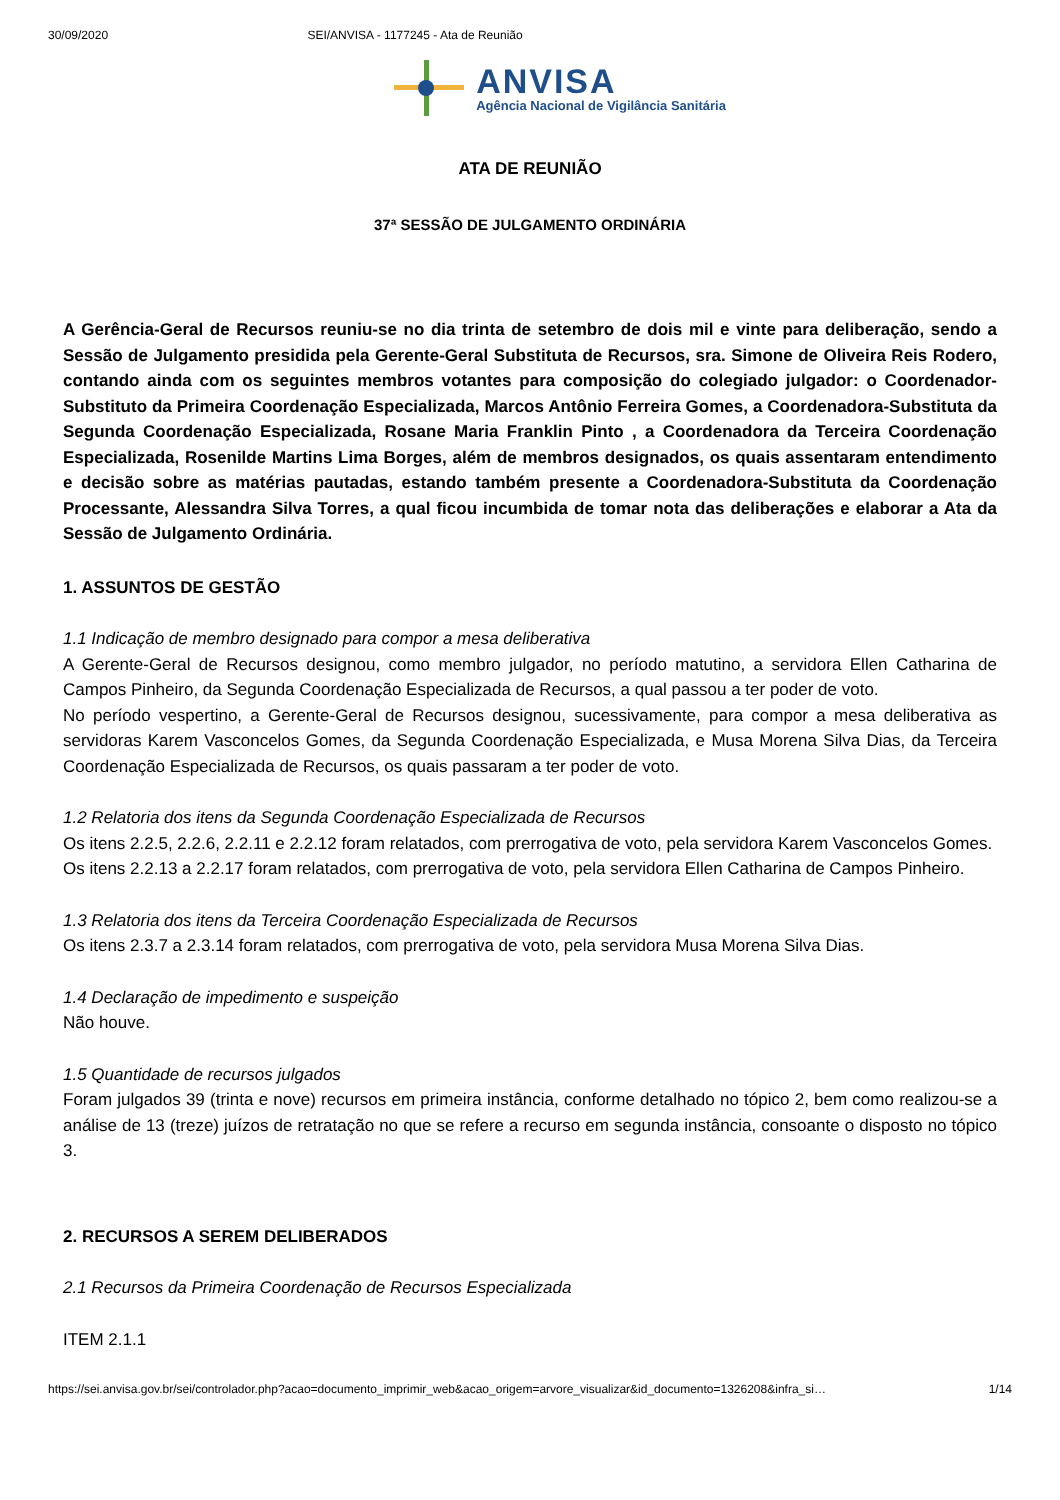30/09/2020 SEI/ANVISA - 1177245 - Ata de Reunião
ANVISA
Agência Nacional de Vigilância Sanitária
ATA DE REUNIÃO
37ª SESSÃO DE JULGAMENTO ORDINÁRIA
A Gerência-Geral de Recursos reuniu-se no dia trinta de setembro de dois mil e vinte para deliberação, sendo a Sessão de Julgamento presidida pela Gerente-Geral Substituta de Recursos, sra. Simone de Oliveira Reis Rodero, contando ainda com os seguintes membros votantes para composição do colegiado julgador: o Coordenador-Substituto da Primeira Coordenação Especializada, Marcos Antônio Ferreira Gomes, a Coordenadora-Substituta da Segunda Coordenação Especializada, Rosane Maria Franklin Pinto , a Coordenadora da Terceira Coordenação Especializada, Rosenilde Martins Lima Borges, além de membros designados, os quais assentaram entendimento e decisão sobre as matérias pautadas, estando também presente a Coordenadora-Substituta da Coordenação Processante, Alessandra Silva Torres, a qual ficou incumbida de tomar nota das deliberações e elaborar a Ata da Sessão de Julgamento Ordinária.
1. ASSUNTOS DE GESTÃO
1.1 Indicação de membro designado para compor a mesa deliberativa
A Gerente-Geral de Recursos designou, como membro julgador, no período matutino, a servidora Ellen Catharina de Campos Pinheiro, da Segunda Coordenação Especializada de Recursos, a qual passou a ter poder de voto.
No período vespertino, a Gerente-Geral de Recursos designou, sucessivamente, para compor a mesa deliberativa as servidoras Karem Vasconcelos Gomes, da Segunda Coordenação Especializada, e Musa Morena Silva Dias, da Terceira Coordenação Especializada de Recursos, os quais passaram a ter poder de voto.
1.2 Relatoria dos itens da Segunda Coordenação Especializada de Recursos
Os itens 2.2.5, 2.2.6, 2.2.11 e 2.2.12 foram relatados, com prerrogativa de voto, pela servidora Karem Vasconcelos Gomes.
Os itens 2.2.13 a 2.2.17 foram relatados, com prerrogativa de voto, pela servidora Ellen Catharina de Campos Pinheiro.
1.3 Relatoria dos itens da Terceira Coordenação Especializada de Recursos
Os itens 2.3.7 a 2.3.14 foram relatados, com prerrogativa de voto, pela servidora Musa Morena Silva Dias.
1.4 Declaração de impedimento e suspeição
Não houve.
1.5 Quantidade de recursos julgados
Foram julgados 39 (trinta e nove) recursos em primeira instância, conforme detalhado no tópico 2, bem como realizou-se a análise de 13 (treze) juízos de retratação no que se refere a recurso em segunda instância, consoante o disposto no tópico 3.
2. RECURSOS A SEREM DELIBERADOS
2.1 Recursos da Primeira Coordenação de Recursos Especializada
ITEM 2.1.1
https://sei.anvisa.gov.br/sei/controlador.php?acao=documento_imprimir_web&acao_origem=arvore_visualizar&id_documento=1326208&infra_si… 1/14